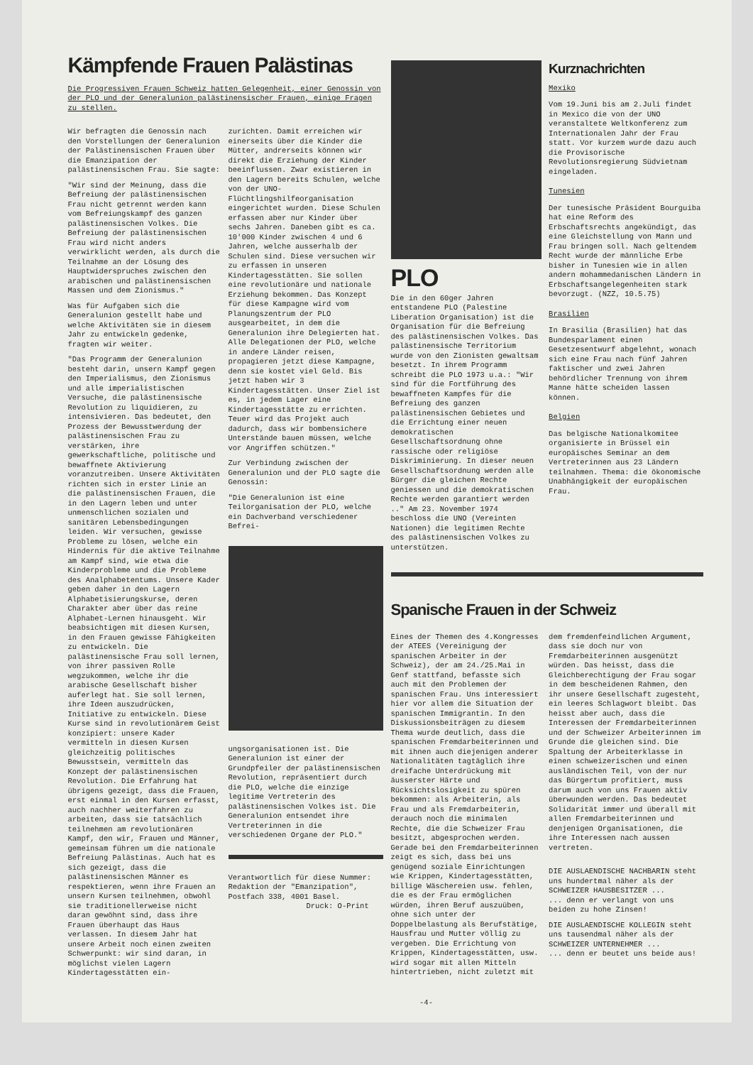Kämpfende Frauen Palästinas
Die Progressiven Frauen Schweiz hatten Gelegenheit, einer Genossin von der PLO und der Generalunion palästinensischer Frauen, einige Fragen zu stellen.
Wir befragten die Genossin nach den Vorstellungen der Generalunion der Palästinensischen Frauen über die Emanzipation der palästinensischen Frau. Sie sagte:
"Wir sind der Meinung, dass die Befreiung der palästinensischen Frau nicht getrennt werden kann vom Befreiungskampf des ganzen palästinensischen Volkes. Die Befreiung der palästinensischen Frau wird nicht anders verwirklicht werden, als durch die Teilnahme an der Lösung des Hauptwiderspruches zwischen den arabischen und palästinensischen Massen und dem Zionismus."
Was für Aufgaben sich die Generalunion gestellt habe und welche Aktivitäten sie in diesem Jahr zu entwickeln gedenke, fragten wir weiter.
"Das Programm der Generalunion besteht darin, unsern Kampf gegen den Imperialismus, den Zionismus und alle imperialistischen Versuche, die palästinensische Revolution zu liquidieren, zu intensivieren. Das bedeutet, den Prozess der Bewusstwerdung der palästinensischen Frau zu verstärken, ihre gewerkschaftliche, politische und bewaffnete Aktivierung voranzutreiben. Unsere Aktivitäten richten sich in erster Linie an die palästinensischen Frauen, die in den Lagern leben und unter unmenschlichen sozialen und sanitären Lebensbedingungen leiden. Wir versuchen, gewisse Probleme zu lösen, welche ein Hindernis für die aktive Teilnahme am Kampf sind, wie etwa die Kinderprobleme und die Probleme des Analphabetentums. Unsere Kader geben daher in den Lagern Alphabetisierungskurse, deren Charakter aber über das reine Alphabet-Lernen hinausgeht. Wir beabsichtigen mit diesen Kursen, in den Frauen gewisse Fähigkeiten zu entwickeln. Die palästinensische Frau soll lernen, von ihrer passiven Rolle wegzukommen, welche ihr die arabische Gesellschaft bisher auferlegt hat. Sie soll lernen, ihre Ideen auszudrücken, Initiative zu entwickeln. Diese Kurse sind in revolutionärem Geist konzipiert: unsere Kader vermitteln in diesen Kursen gleichzeitig politisches Bewusstsein, vermitteln das Konzept der palästinensischen Revolution. Die Erfahrung hat übrigens gezeigt, dass die Frauen, erst einmal in den Kursen erfasst, auch nachher weiterfahren zu arbeiten, dass sie tatsächlich teilnehmen am revolutionären Kampf, den wir, Frauen und Männer, gemeinsam führen um die nationale Befreiung Palästinas. Auch hat es sich gezeigt, dass die palästinensischen Männer es respektieren, wenn ihre Frauen an unsern Kursen teilnehmen, obwohl sie traditionellerweise nicht daran gewöhnt sind, dass ihre Frauen überhaupt das Haus verlassen. In diesem Jahr hat unsere Arbeit noch einen zweiten Schwerpunkt: wir sind daran, in möglichst vielen Lagern Kindertagesstätten ein-
zurichten. Damit erreichen wir einerseits über die Kinder die Mütter, andrerseits können wir direkt die Erziehung der Kinder beeinflussen. Zwar existieren in den Lagern bereits Schulen, welche von der UNO-Flüchtlingshilfeorganisation eingerichtet wurden. Diese Schulen erfassen aber nur Kinder über sechs Jahren. Daneben gibt es ca. 10'000 Kinder zwischen 4 und 6 Jahren, welche ausserhalb der Schulen sind. Diese versuchen wir zu erfassen in unseren Kindertagesstätten. Sie sollen eine revolutionäre und nationale Erziehung bekommen. Das Konzept für diese Kampagne wird vom Planungszentrum der PLO ausgearbeitet, in dem die Generalunion ihre Delegierten hat. Alle Delegationen der PLO, welche in andere Länder reisen, propagieren jetzt diese Kampagne, denn sie kostet viel Geld. Bis jetzt haben wir 3 Kindertagesstätten. Unser Ziel ist es, in jedem Lager eine Kindertagesstätte zu errichten. Teuer wird das Projekt auch dadurch, dass wir bombensichere Unterstände bauen müssen, welche vor Angriffen schützen."
Zur Verbindung zwischen der Generalunion und der PLO sagte die Genossin:
"Die Generalunion ist eine Teilorganisation der PLO, welche ein Dachverband verschiedener Befrei-
ungsorganisationen ist. Die Generalunion ist einer der Grundpfeiler der palästinensischen Revolution, repräsentiert durch die PLO, welche die einzige legitime Vertreterin des palästinensischen Volkes ist. Die Generalunion entsendet ihre Vertreterinnen in die verschiedenen Organe der PLO."
Verantwortlich für diese Nummer: Redaktion der "Emanzipation", Postfach 338, 4001 Basel.
Druck: O-Print
-4-
PLO
Die in den 60ger Jahren entstandene PLO (Palestine Liberation Organisation) ist die Organisation für die Befreiung des palästinensischen Volkes. Das palästinensische Territorium wurde von den Zionisten gewaltsam besetzt. In ihrem Programm schreibt die PLO 1973 u.a.: "Wir sind für die Fortführung des bewaffneten Kampfes für die Befreiung des ganzen palästinensischen Gebietes und die Errichtung einer neuen demokratischen Gesellschaftsordnung ohne rassische oder religiöse Diskriminierung. In dieser neuen Gesellschaftsordnung werden alle Bürger die gleichen Rechte geniessen und die demokratischen Rechte werden garantiert werden .." Am 23. November 1974 beschloss die UNO (Vereinten Nationen) die legitimen Rechte des palästinensischen Volkes zu unterstützen.
Kurznachrichten
Mexiko
Vom 19.Juni bis am 2.Juli findet in Mexico die von der UNO veranstaltete Weltkonferenz zum Internationalen Jahr der Frau statt. Vor kurzem wurde dazu auch die Provisorische Revolutionsregierung Südvietnam eingeladen.
Tunesien
Der tunesische Präsident Bourguiba hat eine Reform des Erbschaftsrechts angekündigt, das eine Gleichstellung von Mann und Frau bringen soll. Nach geltendem Recht wurde der männliche Erbe bisher in Tunesien wie in allen andern mohammedanischen Ländern in Erbschaftsangelegenheiten stark bevorzugt. (NZZ, 10.5.75)
Brasilien
In Brasilia (Brasilien) hat das Bundesparlament einen Gesetzesentwurf abgelehnt, wonach sich eine Frau nach fünf Jahren faktischer und zwei Jahren behördlicher Trennung von ihrem Manne hätte scheiden lassen können.
Belgien
Das belgische Nationalkomitee organisierte in Brüssel ein europäisches Seminar an dem Vertreterinnen aus 23 Ländern teilnahmen. Thema: die ökonomische Unabhängigkeit der europäischen Frau.
Spanische Frauen in der Schweiz
Eines der Themen des 4.Kongresses der ATEES (Vereinigung der spanischen Arbeiter in der Schweiz), der am 24./25.Mai in Genf stattfand, befasste sich auch mit den Problemen der spanischen Frau. Uns interessiert hier vor allem die Situation der spanischen Immigrantin. In den Diskussionsbeiträgen zu diesem Thema wurde deutlich, dass die spanischen Fremdarbeiterinnen und mit ihnen auch diejenigen anderer Nationalitäten tagtäglich ihre dreifache Unterdrückung mit äusserster Härte und Rücksichtslosigkeit zu spüren bekommen: als Arbeiterin, als Frau und als Fremdarbeiterin, derauch noch die minimalen Rechte, die die Schweizer Frau besitzt, abgesprochen werden. Gerade bei den Fremdarbeiterinnen zeigt es sich, dass bei uns genügend soziale Einrichtungen wie Krippen, Kindertagesstätten, billige Wäschereien usw. fehlen, die es der Frau ermöglichen würden, ihren Beruf auszuüben, ohne sich unter der Doppelbelastung als Berufstätige, Hausfrau und Mutter völlig zu vergeben. Die Errichtung von Krippen, Kindertagesstätten, usw. wird sogar mit allen Mitteln hintertrieben, nicht zuletzt mit
dem fremdenfeindlichen Argument, dass sie doch nur von Fremdarbeiterinnen ausgenützt würden. Das heisst, dass die Gleichberechtigung der Frau sogar in dem bescheidenen Rahmen, den ihr unsere Gesellschaft zugesteht, ein leeres Schlagwort bleibt. Das heisst aber auch, dass die Interessen der Fremdarbeiterinnen und der Schweizer Arbeiterinnen im Grunde die gleichen sind. Die Spaltung der Arbeiterklasse in einen schweizerischen und einen ausländischen Teil, von der nur das Bürgertum profitiert, muss darum auch von uns Frauen aktiv überwunden werden. Das bedeutet Solidarität immer und überall mit allen Fremdarbeiterinnen und denjenigen Organisationen, die ihre Interessen nach aussen vertreten.
DIE AUSLAENDISCHE NACHBARIN steht uns hundertmal näher als der SCHWEIZER HAUSBESITZER ...
... denn er verlangt von uns beiden zu hohe Zinsen!
DIE AUSLAENDISCHE KOLLEGIN steht uns tausendmal näher als der SCHWEIZER UNTERNEHMER ...
... denn er beutet uns beide aus!